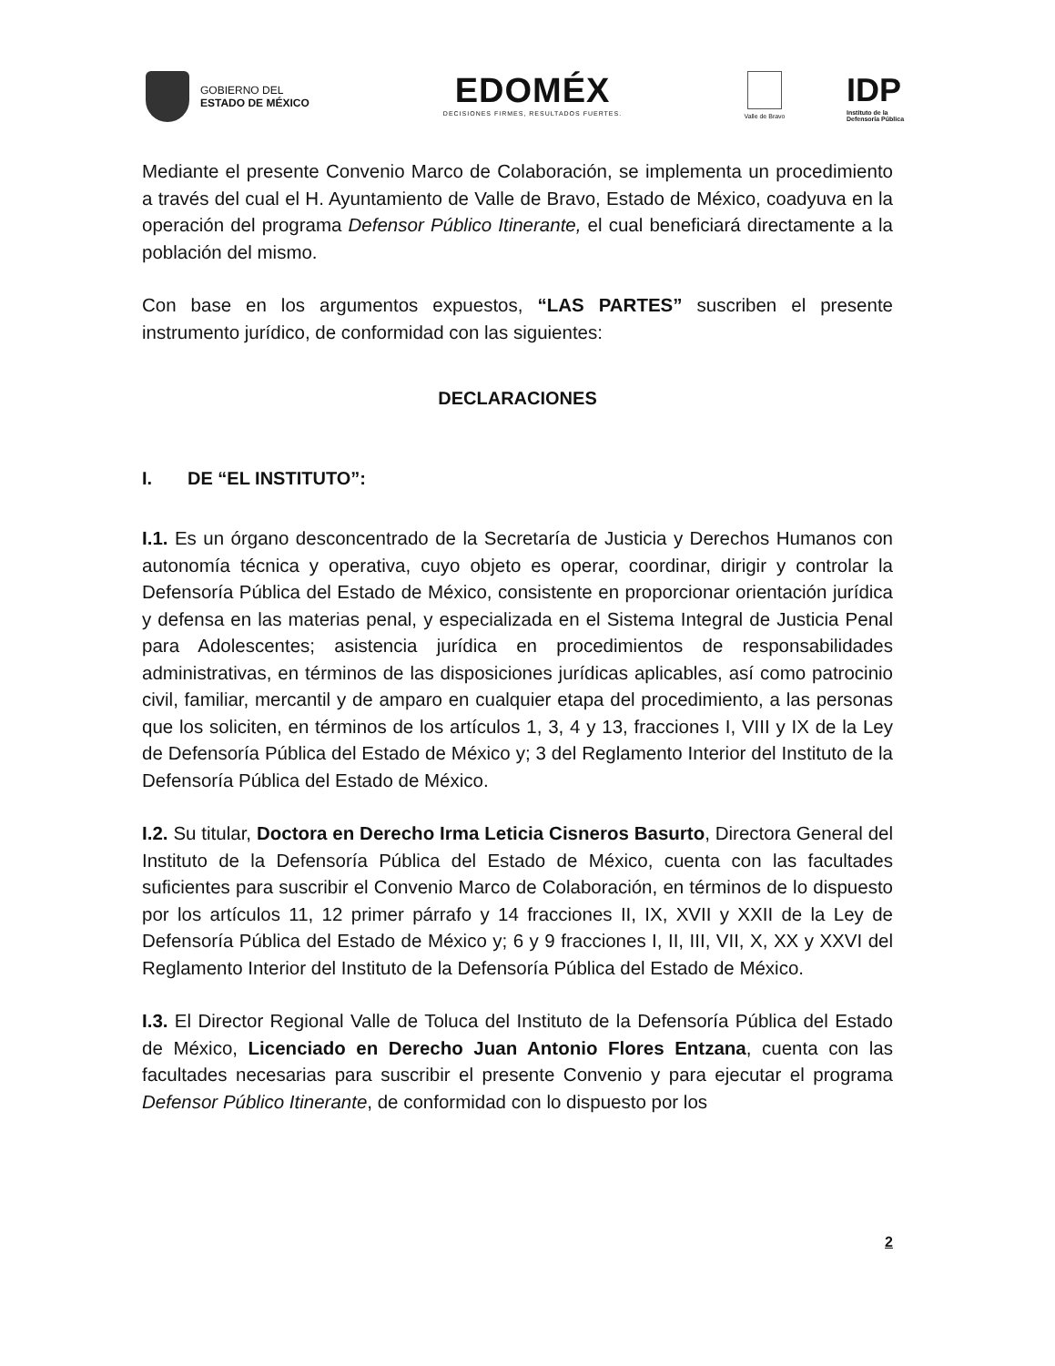GOBIERNO DEL
ESTADO DE MÉXICO
EDOMÉX
DECISIONES FIRMES, RESULTADOS FUERTES.
Valle de Bravo
IDP
Instituto de la
Defensoría Pública
Mediante el presente Convenio Marco de Colaboración, se implementa un procedimiento a través del cual el H. Ayuntamiento de Valle de Bravo, Estado de México, coadyuva en la operación del programa Defensor Público Itinerante, el cual beneficiará directamente a la población del mismo.
Con base en los argumentos expuestos, “LAS PARTES” suscriben el presente instrumento jurídico, de conformidad con las siguientes:
DECLARACIONES
I. DE “EL INSTITUTO”:
I.1. Es un órgano desconcentrado de la Secretaría de Justicia y Derechos Humanos con autonomía técnica y operativa, cuyo objeto es operar, coordinar, dirigir y controlar la Defensoría Pública del Estado de México, consistente en proporcionar orientación jurídica y defensa en las materias penal, y especializada en el Sistema Integral de Justicia Penal para Adolescentes; asistencia jurídica en procedimientos de responsabilidades administrativas, en términos de las disposiciones jurídicas aplicables, así como patrocinio civil, familiar, mercantil y de amparo en cualquier etapa del procedimiento, a las personas que los soliciten, en términos de los artículos 1, 3, 4 y 13, fracciones I, VIII y IX de la Ley de Defensoría Pública del Estado de México y; 3 del Reglamento Interior del Instituto de la Defensoría Pública del Estado de México.
I.2. Su titular, Doctora en Derecho Irma Leticia Cisneros Basurto, Directora General del Instituto de la Defensoría Pública del Estado de México, cuenta con las facultades suficientes para suscribir el Convenio Marco de Colaboración, en términos de lo dispuesto por los artículos 11, 12 primer párrafo y 14 fracciones II, IX, XVII y XXII de la Ley de Defensoría Pública del Estado de México y; 6 y 9 fracciones I, II, III, VII, X, XX y XXVI del Reglamento Interior del Instituto de la Defensoría Pública del Estado de México.
I.3. El Director Regional Valle de Toluca del Instituto de la Defensoría Pública del Estado de México, Licenciado en Derecho Juan Antonio Flores Entzana, cuenta con las facultades necesarias para suscribir el presente Convenio y para ejecutar el programa Defensor Público Itinerante, de conformidad con lo dispuesto por los
2